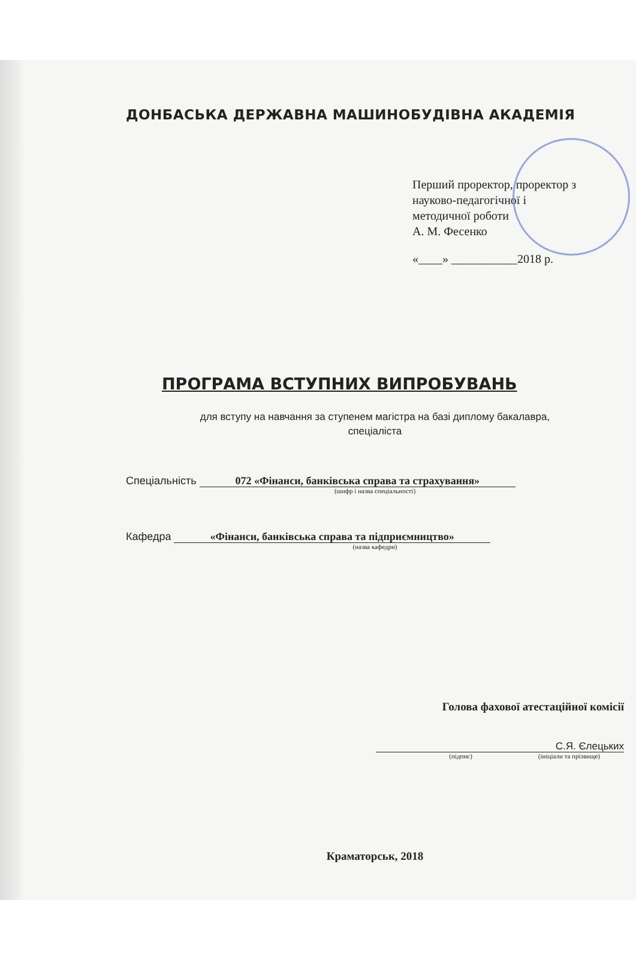ДОНБАСЬКА ДЕРЖАВНА МАШИНОБУДІВНА АКАДЕМІЯ
Перший проректор, проректор з
науково-педагогічної і
методичної роботи
А. М. Фесенко
«____» ___________2018 р.
ПРОГРАМА ВСТУПНИХ ВИПРОБУВАНЬ
для вступу на навчання за ступенем магістра на базі диплому бакалавра,
спеціаліста
Спеціальність 072 «Фінанси, банківська справа та страхування»
(шифр і назва спеціальності)
Кафедра «Фінанси, банківська справа та підприємництво»
(назва кафедри)
Голова фахової атестаційної комісії
С.Я. Єлецьких
(підпис) (ініціали та прізвище)
Краматорськ, 2018